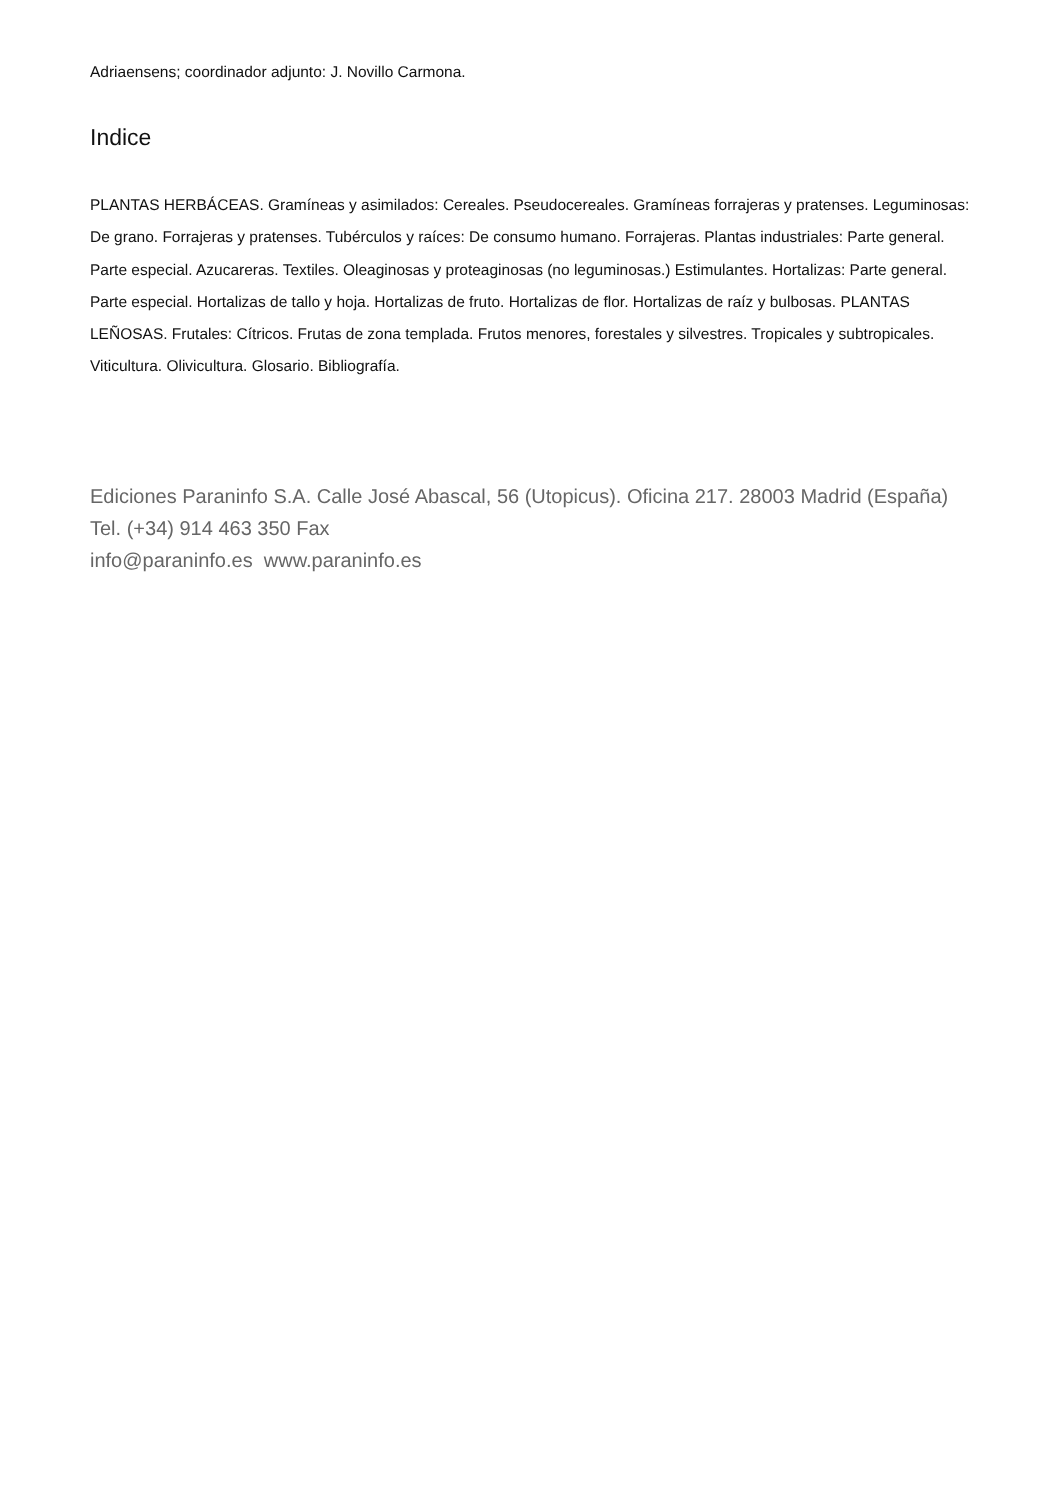Adriaensens; coordinador adjunto: J. Novillo Carmona.
Indice
PLANTAS HERBÁCEAS. Gramíneas y asimilados: Cereales. Pseudocereales. Gramíneas forrajeras y pratenses. Leguminosas: De grano. Forrajeras y pratenses. Tubérculos y raíces: De consumo humano. Forrajeras. Plantas industriales: Parte general. Parte especial. Azucareras. Textiles. Oleaginosas y proteaginosas (no leguminosas.) Estimulantes. Hortalizas: Parte general. Parte especial. Hortalizas de tallo y hoja. Hortalizas de fruto. Hortalizas de flor. Hortalizas de raíz y bulbosas. PLANTAS LEÑOSAS. Frutales: Cítricos. Frutas de zona templada. Frutos menores, forestales y silvestres. Tropicales y subtropicales. Viticultura. Olivicultura. Glosario. Bibliografía.
Ediciones Paraninfo S.A. Calle José Abascal, 56 (Utopicus). Oficina 217. 28003 Madrid (España)
Tel. (+34) 914 463 350 Fax
info@paraninfo.es www.paraninfo.es